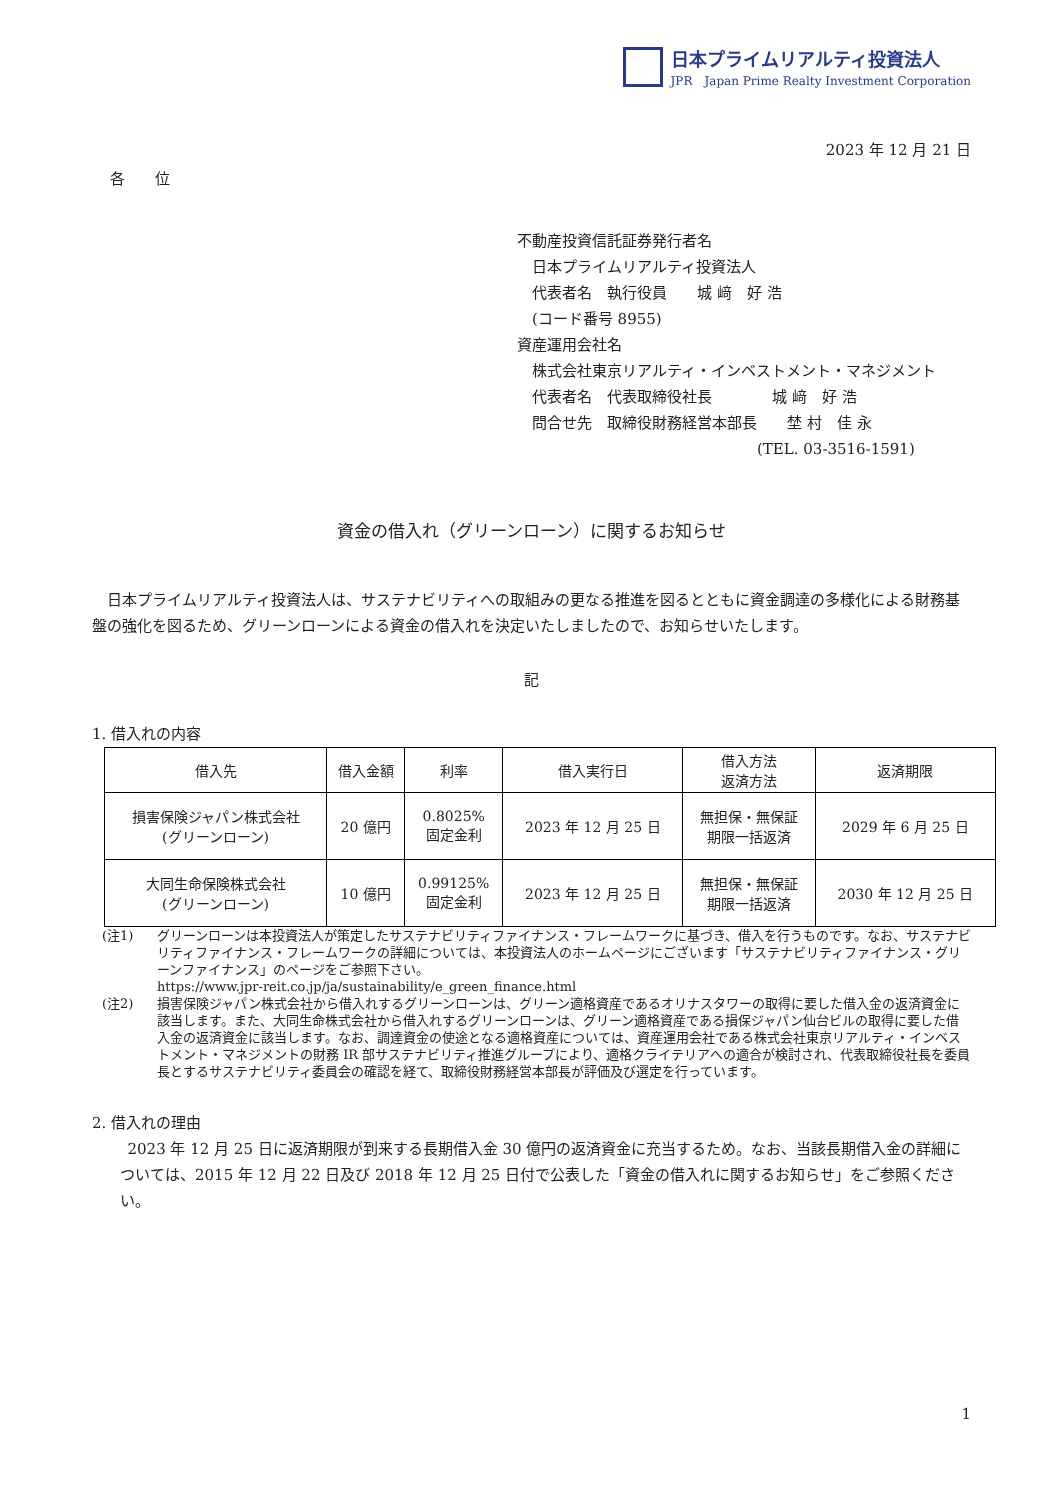日本プライムリアルティ投資法人
JPR　Japan Prime Realty Investment Corporation
2023 年 12 月 21 日
各　　位
不動産投資信託証券発行者名
　日本プライムリアルティ投資法人
　代表者名　執行役員　　城 﨑　好 浩
　(コード番号 8955)
資産運用会社名
　株式会社東京リアルティ・インベストメント・マネジメント
　代表者名　代表取締役社長　　　　城 﨑　好 浩
　問合せ先　取締役財務経営本部長　　埜 村　佳 永
　　　　　　　　　　　　　　　　(TEL. 03-3516-1591)
資金の借入れ（グリーンローン）に関するお知らせ
日本プライムリアルティ投資法人は、サステナビリティへの取組みの更なる推進を図るとともに資金調達の多様化による財務基盤の強化を図るため、グリーンローンによる資金の借入れを決定いたしましたので、お知らせいたします。
記
1. 借入れの内容
| 借入先 | 借入金額 | 利率 | 借入実行日 | 借入方法 返済方法 | 返済期限 |
| --- | --- | --- | --- | --- | --- |
| 損害保険ジャパン株式会社 (グリーンローン) | 20 億円 | 0.8025% 固定金利 | 2023 年 12 月 25 日 | 無担保・無保証 期限一括返済 | 2029 年 6 月 25 日 |
| 大同生命保険株式会社 (グリーンローン) | 10 億円 | 0.99125% 固定金利 | 2023 年 12 月 25 日 | 無担保・無保証 期限一括返済 | 2030 年 12 月 25 日 |
(注1) グリーンローンは本投資法人が策定したサステナビリティファイナンス・フレームワークに基づき、借入を行うものです。なお、サステナビリティファイナンス・フレームワークの詳細については、本投資法人のホームページにございます「サステナビリティファイナンス・グリーンファイナンス」のページをご参照下さい。
https://www.jpr-reit.co.jp/ja/sustainability/e_green_finance.html
(注2) 損害保険ジャパン株式会社から借入れするグリーンローンは、グリーン適格資産であるオリナスタワーの取得に要した借入金の返済資金に該当します。また、大同生命株式会社から借入れするグリーンローンは、グリーン適格資産である損保ジャパン仙台ビルの取得に要した借入金の返済資金に該当します。なお、調達資金の使途となる適格資産については、資産運用会社である株式会社東京リアルティ・インベストメント・マネジメントの財務 IR 部サステナビリティ推進グループにより、適格クライテリアへの適合が検討され、代表取締役社長を委員長とするサステナビリティ委員会の確認を経て、取締役財務経営本部長が評価及び選定を行っています。
2. 借入れの理由
2023 年 12 月 25 日に返済期限が到来する長期借入金 30 億円の返済資金に充当するため。なお、当該長期借入金の詳細については、2015 年 12 月 22 日及び 2018 年 12 月 25 日付で公表した「資金の借入れに関するお知らせ」をご参照ください。
1